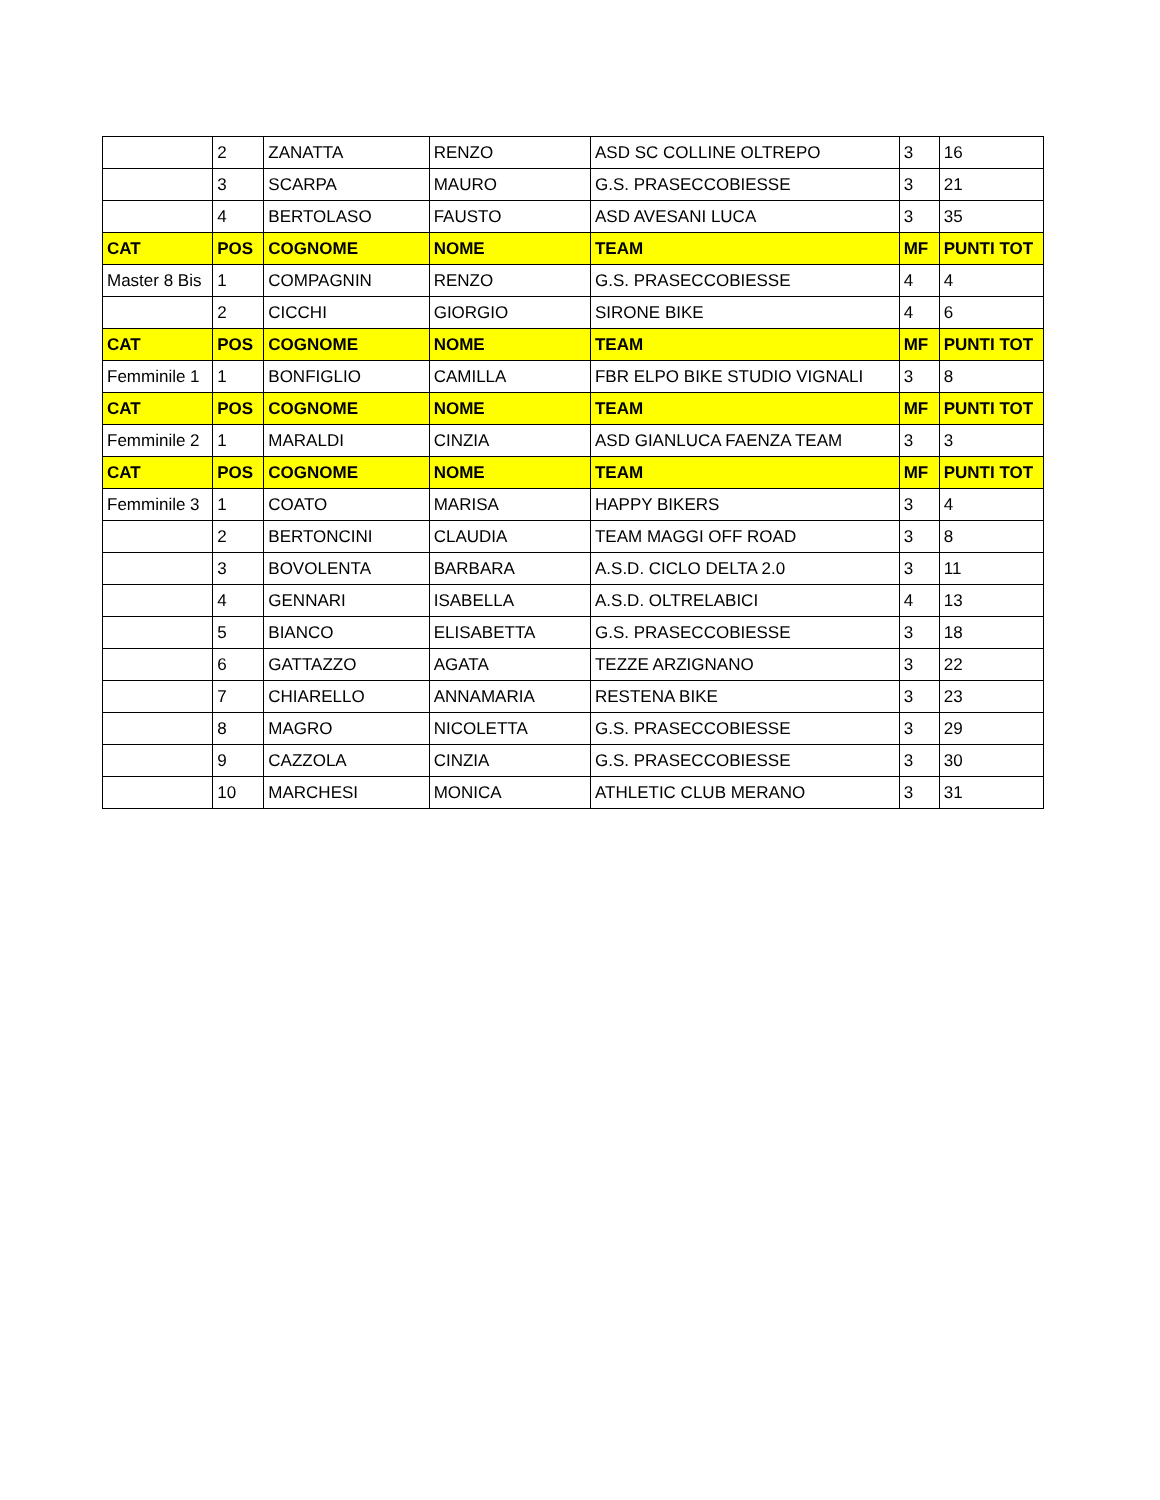| | 2 | ZANATTA | RENZO | ASD SC COLLINE OLTREPO | 3 | 16 |
| | 3 | SCARPA | MAURO | G.S. PRASECCOBIESSE | 3 | 21 |
| | 4 | BERTOLASO | FAUSTO | ASD AVESANI LUCA | 3 | 35 |
| CAT | POS | COGNOME | NOME | TEAM | MF | PUNTI TOT |
| Master 8 Bis | 1 | COMPAGNIN | RENZO | G.S. PRASECCOBIESSE | 4 | 4 |
| | 2 | CICCHI | GIORGIO | SIRONE BIKE | 4 | 6 |
| CAT | POS | COGNOME | NOME | TEAM | MF | PUNTI TOT |
| Femminile 1 | 1 | BONFIGLIO | CAMILLA | FBR ELPO BIKE STUDIO VIGNALI | 3 | 8 |
| CAT | POS | COGNOME | NOME | TEAM | MF | PUNTI TOT |
| Femminile 2 | 1 | MARALDI | CINZIA | ASD GIANLUCA FAENZA TEAM | 3 | 3 |
| CAT | POS | COGNOME | NOME | TEAM | MF | PUNTI TOT |
| Femminile 3 | 1 | COATO | MARISA | HAPPY BIKERS | 3 | 4 |
| | 2 | BERTONCINI | CLAUDIA | TEAM MAGGI OFF ROAD | 3 | 8 |
| | 3 | BOVOLENTA | BARBARA | A.S.D. CICLO DELTA 2.0 | 3 | 11 |
| | 4 | GENNARI | ISABELLA | A.S.D. OLTRELABICI | 4 | 13 |
| | 5 | BIANCO | ELISABETTA | G.S. PRASECCOBIESSE | 3 | 18 |
| | 6 | GATTAZZO | AGATA | TEZZE ARZIGNANO | 3 | 22 |
| | 7 | CHIARELLO | ANNAMARIA | RESTENA BIKE | 3 | 23 |
| | 8 | MAGRO | NICOLETTA | G.S. PRASECCOBIESSE | 3 | 29 |
| | 9 | CAZZOLA | CINZIA | G.S. PRASECCOBIESSE | 3 | 30 |
| | 10 | MARCHESI | MONICA | ATHLETIC CLUB MERANO | 3 | 31 |